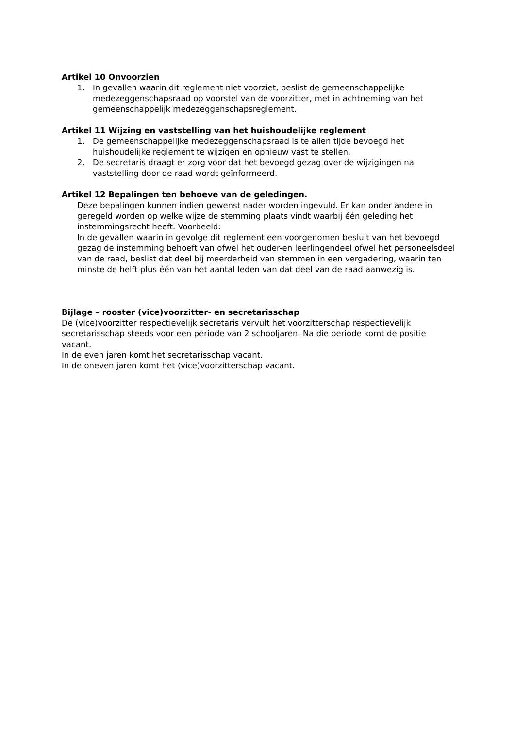Artikel 10 Onvoorzien
1. In gevallen waarin dit reglement niet voorziet, beslist de gemeenschappelijke medezeggenschapsraad op voorstel van de voorzitter, met in achtneming van het gemeenschappelijk medezeggenschapsreglement.
Artikel 11 Wijzing en vaststelling van het huishoudelijke reglement
1. De gemeenschappelijke medezeggenschapsraad is te allen tijde bevoegd het huishoudelijke reglement te wijzigen en opnieuw vast te stellen.
2. De secretaris draagt er zorg voor dat het bevoegd gezag over de wijzigingen na vaststelling door de raad wordt geïnformeerd.
Artikel 12 Bepalingen ten behoeve van de geledingen.
Deze bepalingen kunnen indien gewenst nader worden ingevuld. Er kan onder andere in geregeld worden op welke wijze de stemming plaats vindt waarbij één geleding het instemmingsrecht heeft. Voorbeeld:
In de gevallen waarin in gevolge dit reglement een voorgenomen besluit van het bevoegd gezag de instemming behoeft van ofwel het ouder-en leerlingendeel ofwel het personeelsdeel van de raad, beslist dat deel bij meerderheid van stemmen in een vergadering, waarin ten minste de helft plus één van het aantal leden van dat deel van de raad aanwezig is.
Bijlage – rooster (vice)voorzitter- en secretarisschap
De (vice)voorzitter respectievelijk secretaris vervult het voorzitterschap respectievelijk secretarisschap steeds voor een periode van 2 schooljaren. Na die periode komt de positie vacant.
In de even jaren komt het secretarisschap vacant.
In de oneven jaren komt het (vice)voorzitterschap vacant.